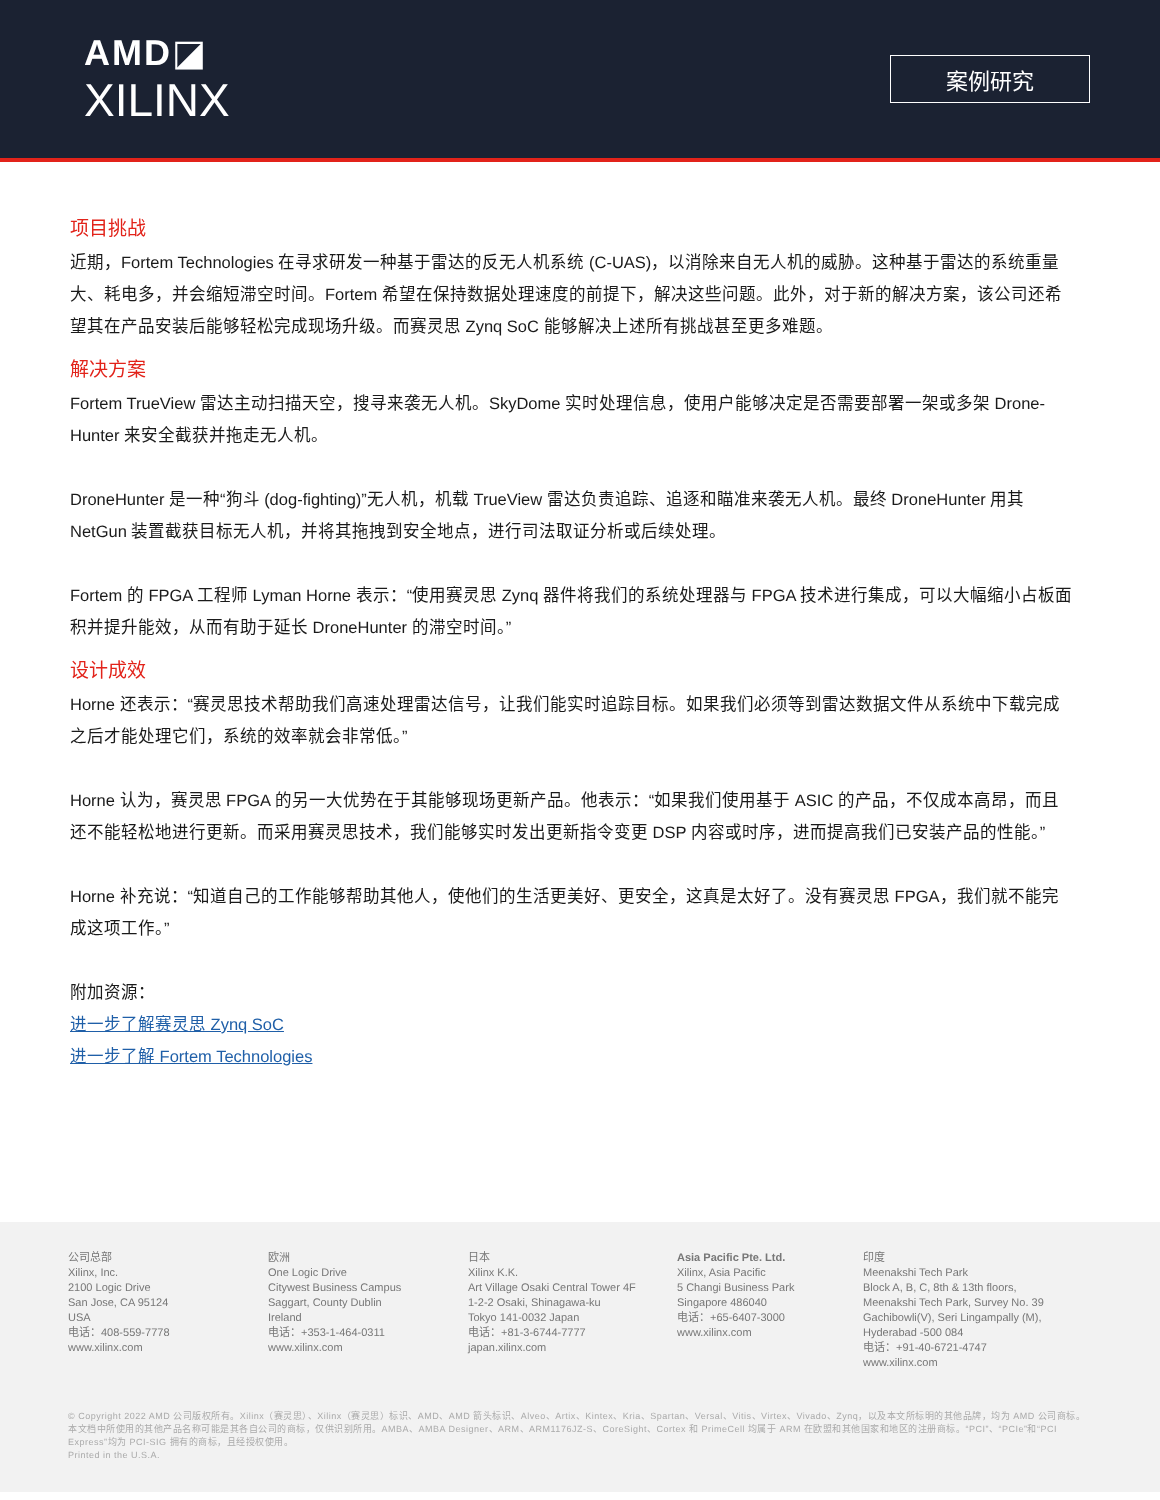AMD◪
XILINX
案例研究
项目挑战
近期，Fortem Technologies 在寻求研发一种基于雷达的反无人机系统 (C-UAS)，以消除来自无人机的威胁。这种基于雷达的系统重量大、耗电多，并会缩短滞空时间。Fortem 希望在保持数据处理速度的前提下，解决这些问题。此外，对于新的解决方案，该公司还希望其在产品安装后能够轻松完成现场升级。而赛灵思 Zynq SoC 能够解决上述所有挑战甚至更多难题。
解决方案
Fortem TrueView 雷达主动扫描天空，搜寻来袭无人机。SkyDome 实时处理信息，使用户能够决定是否需要部署一架或多架 Drone-Hunter 来安全截获并拖走无人机。
DroneHunter 是一种“狗斗 (dog-fighting)”无人机，机载 TrueView 雷达负责追踪、追逐和瞄准来袭无人机。最终 DroneHunter 用其 NetGun 装置截获目标无人机，并将其拖拽到安全地点，进行司法取证分析或后续处理。
Fortem 的 FPGA 工程师 Lyman Horne 表示：“使用赛灵思 Zynq 器件将我们的系统处理器与 FPGA 技术进行集成，可以大幅缩小占板面积并提升能效，从而有助于延长 DroneHunter 的滞空时间。”
设计成效
Horne 还表示：“赛灵思技术帮助我们高速处理雷达信号，让我们能实时追踪目标。如果我们必须等到雷达数据文件从系统中下载完成之后才能处理它们，系统的效率就会非常低。”
Horne 认为，赛灵思 FPGA 的另一大优势在于其能够现场更新产品。他表示：“如果我们使用基于 ASIC 的产品，不仅成本高昂，而且还不能轻松地进行更新。而采用赛灵思技术，我们能够实时发出更新指令变更 DSP 内容或时序，进而提高我们已安装产品的性能。”
Horne 补充说：“知道自己的工作能够帮助其他人，使他们的生活更美好、更安全，这真是太好了。没有赛灵思 FPGA，我们就不能完成这项工作。”
附加资源：
进一步了解赛灵思 Zynq SoC
进一步了解 Fortem Technologies
公司总部
Xilinx, Inc.
2100 Logic Drive
San Jose, CA 95124
USA
电话：408-559-7778
www.xilinx.com
欧洲
One Logic Drive
Citywest Business Campus
Saggart, County Dublin
Ireland
电话：+353-1-464-0311
www.xilinx.com
日本
Xilinx K.K.
Art Village Osaki Central Tower 4F
1-2-2 Osaki, Shinagawa-ku
Tokyo 141-0032 Japan
电话：+81-3-6744-7777
japan.xilinx.com
Asia Pacific Pte. Ltd.
Xilinx, Asia Pacific
5 Changi Business Park
Singapore 486040
电话：+65-6407-3000
www.xilinx.com
印度
Meenakshi Tech Park
Block A, B, C, 8th & 13th floors,
Meenakshi Tech Park, Survey No. 39
Gachibowli(V), Seri Lingampally (M),
Hyderabad -500 084
电话：+91-40-6721-4747
www.xilinx.com
© Copyright 2022 AMD 公司版权所有。Xilinx（赛灵思）、Xilinx（赛灵思）标识、AMD、AMD 箭头标识、Alveo、Artix、Kintex、Kria、Spartan、Versal、Vitis、Virtex、Vivado、Zynq，以及本文所标明的其他品牌，均为 AMD 公司商标。本文档中所使用的其他产品名称可能是其各自公司的商标，仅供识别所用。AMBA、AMBA Designer、ARM、ARM1176JZ-S、CoreSight、Cortex 和 PrimeCell 均属于 ARM 在欧盟和其他国家和地区的注册商标。“PCI”、“PCIe”和“PCI Express”均为 PCI-SIG 拥有的商标，且经授权使用。
Printed in the U.S.A.